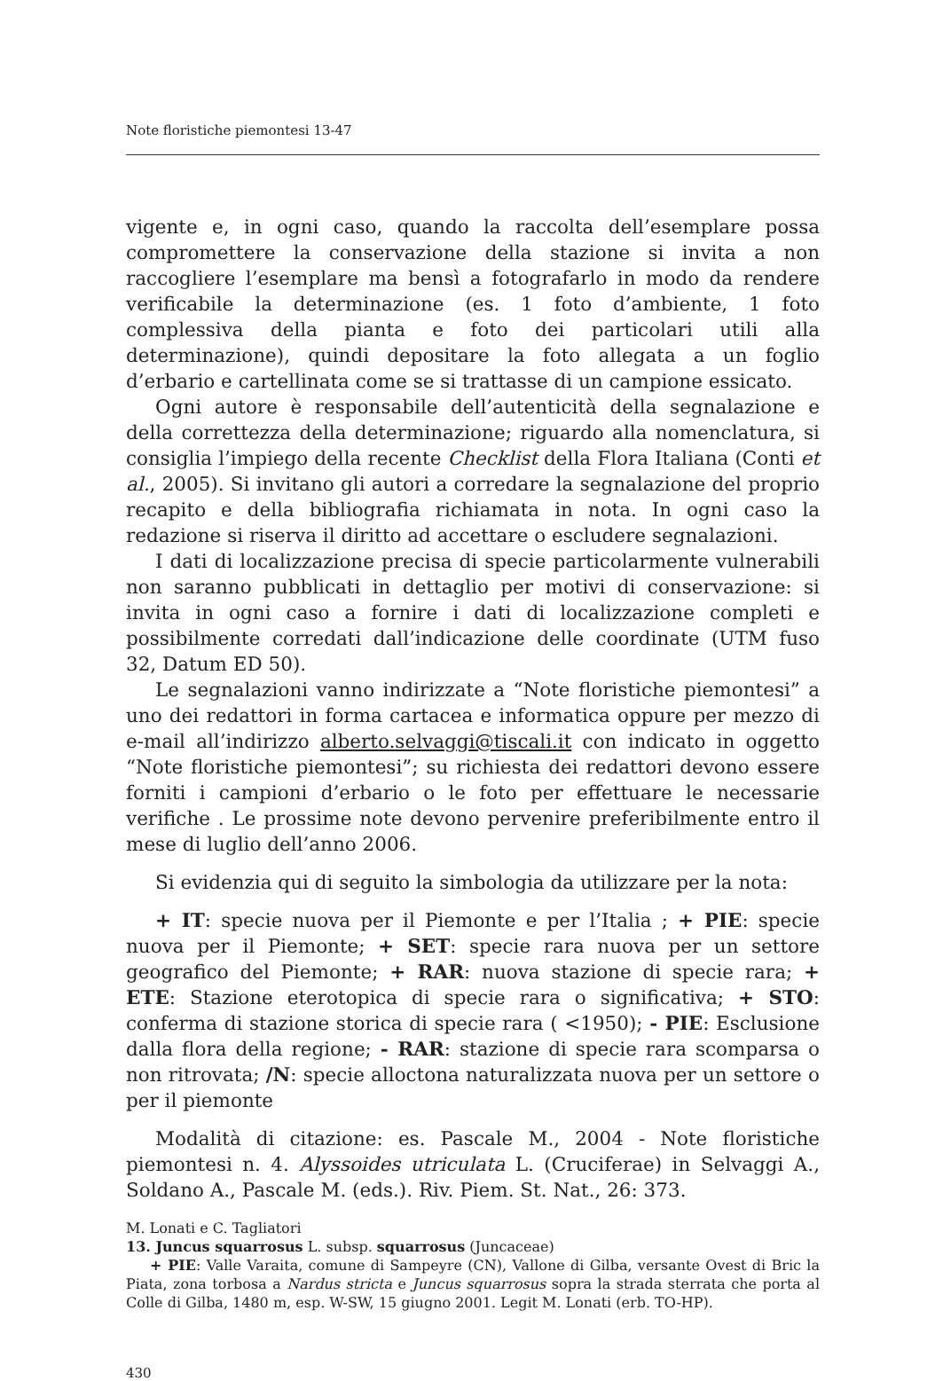Note floristiche piemontesi 13-47
vigente e, in ogni caso, quando la raccolta dell’esemplare possa compromettere la conservazione della stazione si invita a non raccogliere l’esemplare ma bensì a fotografarlo in modo da rendere verificabile la determinazione (es. 1 foto d’ambiente, 1 foto complessiva della pianta e foto dei particolari utili alla determinazione), quindi depositare la foto allegata a un foglio d’erbario e cartellinata come se si trattasse di un campione essicato.
Ogni autore è responsabile dell’autenticità della segnalazione e della correttezza della determinazione; riguardo alla nomenclatura, si consiglia l’impiego della recente Checklist della Flora Italiana (Conti et al., 2005). Si invitano gli autori a corredare la segnalazione del proprio recapito e della bibliografia richiamata in nota. In ogni caso la redazione si riserva il diritto ad accettare o escludere segnalazioni.
I dati di localizzazione precisa di specie particolarmente vulnerabili non saranno pubblicati in dettaglio per motivi di conservazione: si invita in ogni caso a fornire i dati di localizzazione completi e possibilmente corredati dall’indicazione delle coordinate (UTM fuso 32, Datum ED 50).
Le segnalazioni vanno indirizzate a “Note floristiche piemontesi” a uno dei redattori in forma cartacea e informatica oppure per mezzo di e-mail all’indirizzo alberto.selvaggi@tiscali.it con indicato in oggetto “Note floristiche piemontesi”; su richiesta dei redattori devono essere forniti i campioni d’erbario o le foto per effettuare le necessarie verifiche . Le prossime note devono pervenire preferibilmente entro il mese di luglio dell’anno 2006.
Si evidenzia qui di seguito la simbologia da utilizzare per la nota:
+ IT: specie nuova per il Piemonte e per l’Italia ; + PIE: specie nuova per il Piemonte; + SET: specie rara nuova per un settore geografico del Piemonte; + RAR: nuova stazione di specie rara; + ETE: Stazione eterotopica di specie rara o significativa; + STO: conferma di stazione storica di specie rara ( <1950); - PIE: Esclusione dalla flora della regione; - RAR: stazione di specie rara scomparsa o non ritrovata; /N: specie alloctona naturalizzata nuova per un settore o per il piemonte
Modalità di citazione: es. Pascale M., 2004 - Note floristiche piemontesi n. 4. Alyssoides utriculata L. (Cruciferae) in Selvaggi A., Soldano A., Pascale M. (eds.). Riv. Piem. St. Nat., 26: 373.
M. Lonati e C. Tagliatori
13. Juncus squarrosus L. subsp. squarrosus (Juncaceae)
+ PIE: Valle Varaita, comune di Sampeyre (CN), Vallone di Gilba, versante Ovest di Bric la Piata, zona torbosa a Nardus stricta e Juncus squarrosus sopra la strada sterrata che porta al Colle di Gilba, 1480 m, esp. W-SW, 15 giugno 2001. Legit M. Lonati (erb. TO-HP).
430